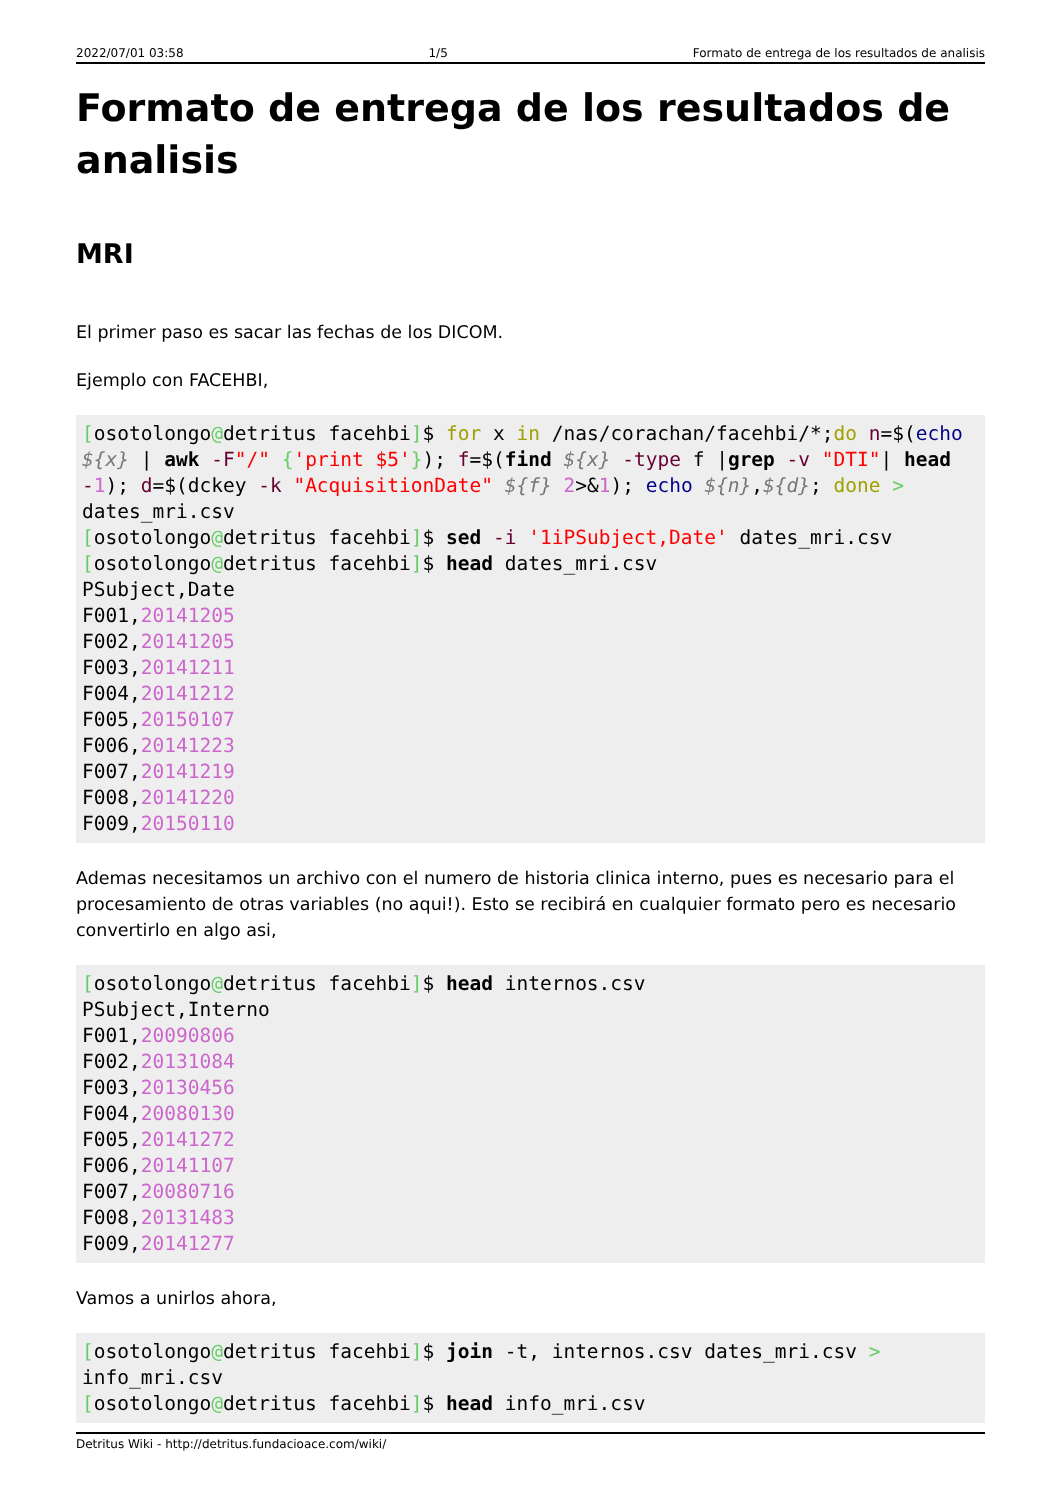2022/07/01 03:58 1/5 Formato de entrega de los resultados de analisis
Formato de entrega de los resultados de analisis
MRI
El primer paso es sacar las fechas de los DICOM.
Ejemplo con FACEHBI,
[osotolongo@detritus facehbi]$ for x in /nas/corachan/facehbi/*;do n=$(echo ${x} | awk -F"/" {'print $5'}); f=$(find ${x} -type f |grep -v "DTI"| head -1); d=$(dckey -k "AcquisitionDate" ${f} 2>&1); echo ${n},${d}; done > dates_mri.csv
[osotolongo@detritus facehbi]$ sed -i '1iPSubject,Date' dates_mri.csv
[osotolongo@detritus facehbi]$ head dates_mri.csv
PSubject,Date
F001,20141205
F002,20141205
F003,20141211
F004,20141212
F005,20150107
F006,20141223
F007,20141219
F008,20141220
F009,20150110
Ademas necesitamos un archivo con el numero de historia clinica interno, pues es necesario para el procesamiento de otras variables (no aqui!). Esto se recibirá en cualquier formato pero es necesario convertirlo en algo asi,
[osotolongo@detritus facehbi]$ head internos.csv
PSubject,Interno
F001,20090806
F002,20131084
F003,20130456
F004,20080130
F005,20141272
F006,20141107
F007,20080716
F008,20131483
F009,20141277
Vamos a unirlos ahora,
[osotolongo@detritus facehbi]$ join -t, internos.csv dates_mri.csv > info_mri.csv
[osotolongo@detritus facehbi]$ head info_mri.csv
Detritus Wiki - http://detritus.fundacioace.com/wiki/